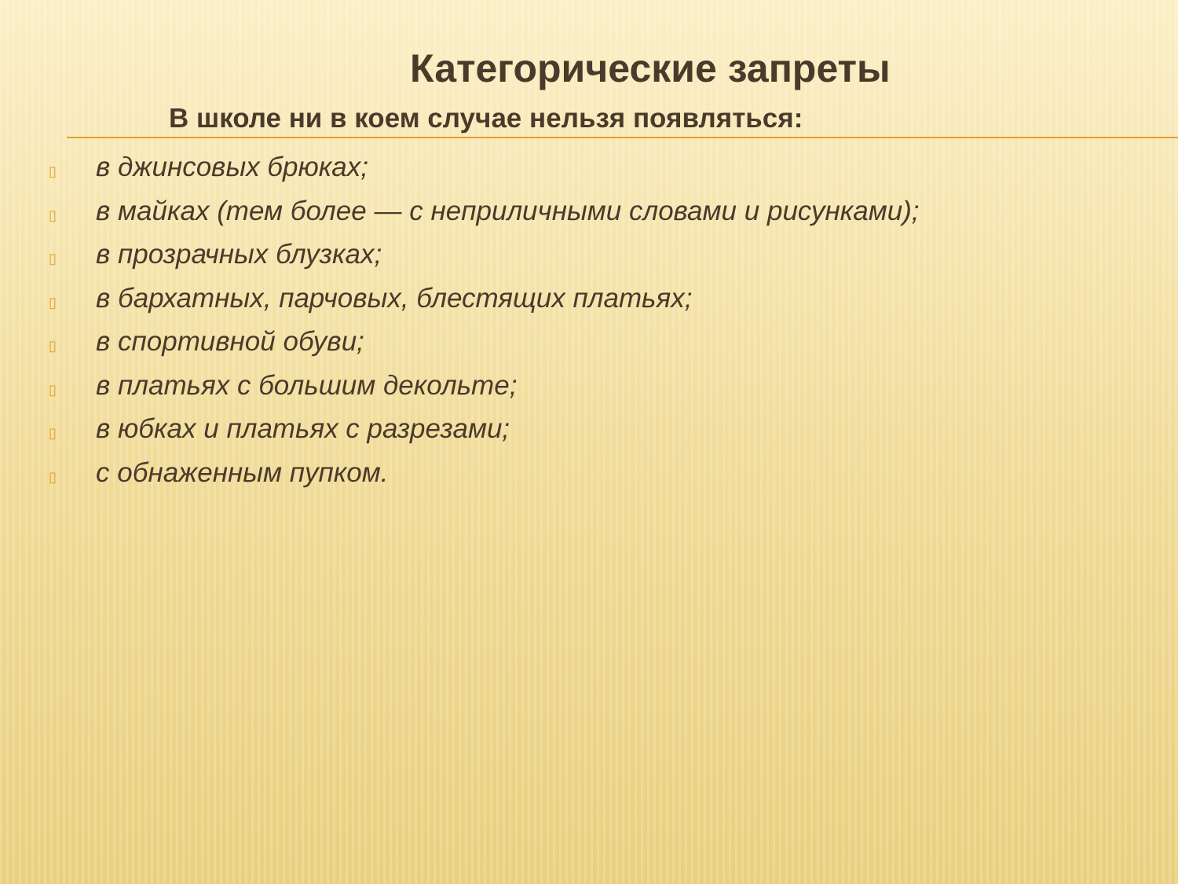Категорические запреты
В школе ни в коем случае нельзя появляться:
▯ в джинсовых брюках;
▯ в майках (тем более — с неприличными словами и рисунками);
▯ в прозрачных блузках;
▯ в бархатных, парчовых, блестящих платьях;
▯ в спортивной обуви;
▯ в платьях с большим декольте;
▯ в юбках и платьях с разрезами;
▯ с обнаженным пупком.